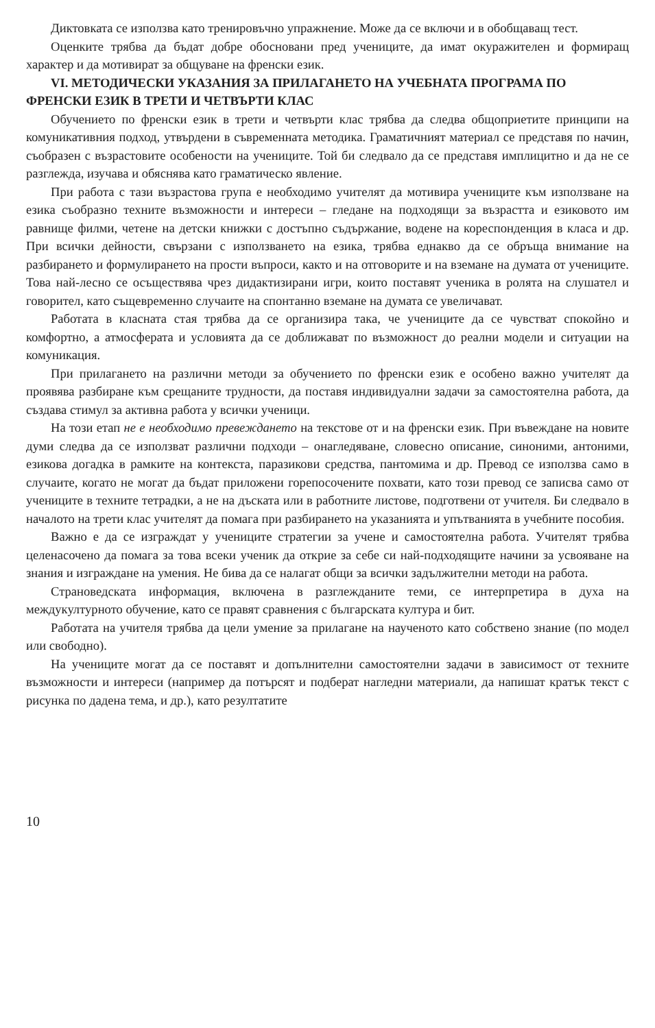Диктовката се използва като тренировъчно упражнение. Може да се включи и в обобщаващ тест.
Оценките трябва да бъдат добре обосновани пред учениците, да имат окуражителен и формиращ характер и да мотивират за общуване на френски език.
VI. МЕТОДИЧЕСКИ УКАЗАНИЯ ЗА ПРИЛАГАНЕТО НА УЧЕБНАТА ПРОГРАМА ПО ФРЕНСКИ ЕЗИК В ТРЕТИ И ЧЕТВЪРТИ КЛАС
Обучението по френски език в трети и четвърти клас трябва да следва общоприетите принципи на комуникативния подход, утвърдени в съвременната методика. Граматичният материал се представя по начин, съобразен с възрастовите особености на учениците. Той би следвало да се представя имплицитно и да не се разглежда, изучава и обяснява като граматическо явление.
При работа с тази възрастова група е необходимо учителят да мотивира учениците към използване на езика съобразно техните възможности и интереси – гледане на подходящи за възрастта и езиковото им равнище филми, четене на детски книжки с достъпно съдържание, водене на кореспонденция в класа и др. При всички дейности, свързани с използването на езика, трябва еднакво да се обръща внимание на разбирането и формулирането на прости въпроси, както и на отговорите и на вземане на думата от учениците. Това най-лесно се осъществява чрез дидактизирани игри, които поставят ученика в ролята на слушател и говорител, като същевременно случаите на спонтанно вземане на думата се увеличават.
Работата в класната стая трябва да се организира така, че учениците да се чувстват спокойно и комфортно, а атмосферата и условията да се доближават по възможност до реални модели и ситуации на комуникация.
При прилагането на различни методи за обучението по френски език е особено важно учителят да проявява разбиране към срещаните трудности, да поставя индивидуални задачи за самостоятелна работа, да създава стимул за активна работа у всички ученици.
На този етап не е необходимо превеждането на текстове от и на френски език. При въвеждане на новите думи следва да се използват различни подходи – онагледяване, словесно описание, синоними, антоними, езикова догадка в рамките на контекста, паразикови средства, пантомима и др. Превод се използва само в случаите, когато не могат да бъдат приложени горепосочените похвати, като този превод се записва само от учениците в техните тетрадки, а не на дъската или в работните листове, подготвени от учителя. Би следвало в началото на трети клас учителят да помага при разбирането на указанията и упътванията в учебните пособия.
Важно е да се изграждат у учениците стратегии за учене и самостоятелна работа. Учителят трябва целенасочено да помага за това всеки ученик да открие за себе си най-подходящите начини за усвояване на знания и изграждане на умения. Не бива да се налагат общи за всички задължителни методи на работа.
Страноведската информация, включена в разглежданите теми, се интерпретира в духа на междукултурното обучение, като се правят сравнения с българската култура и бит.
Работата на учителя трябва да цели умение за прилагане на наученото като собствено знание (по модел или свободно).
На учениците могат да се поставят и допълнителни самостоятелни задачи в зависимост от техните възможности и интереси (например да потърсят и подберат нагледни материали, да напишат кратък текст с рисунка по дадена тема, и др.), като резултатите
10